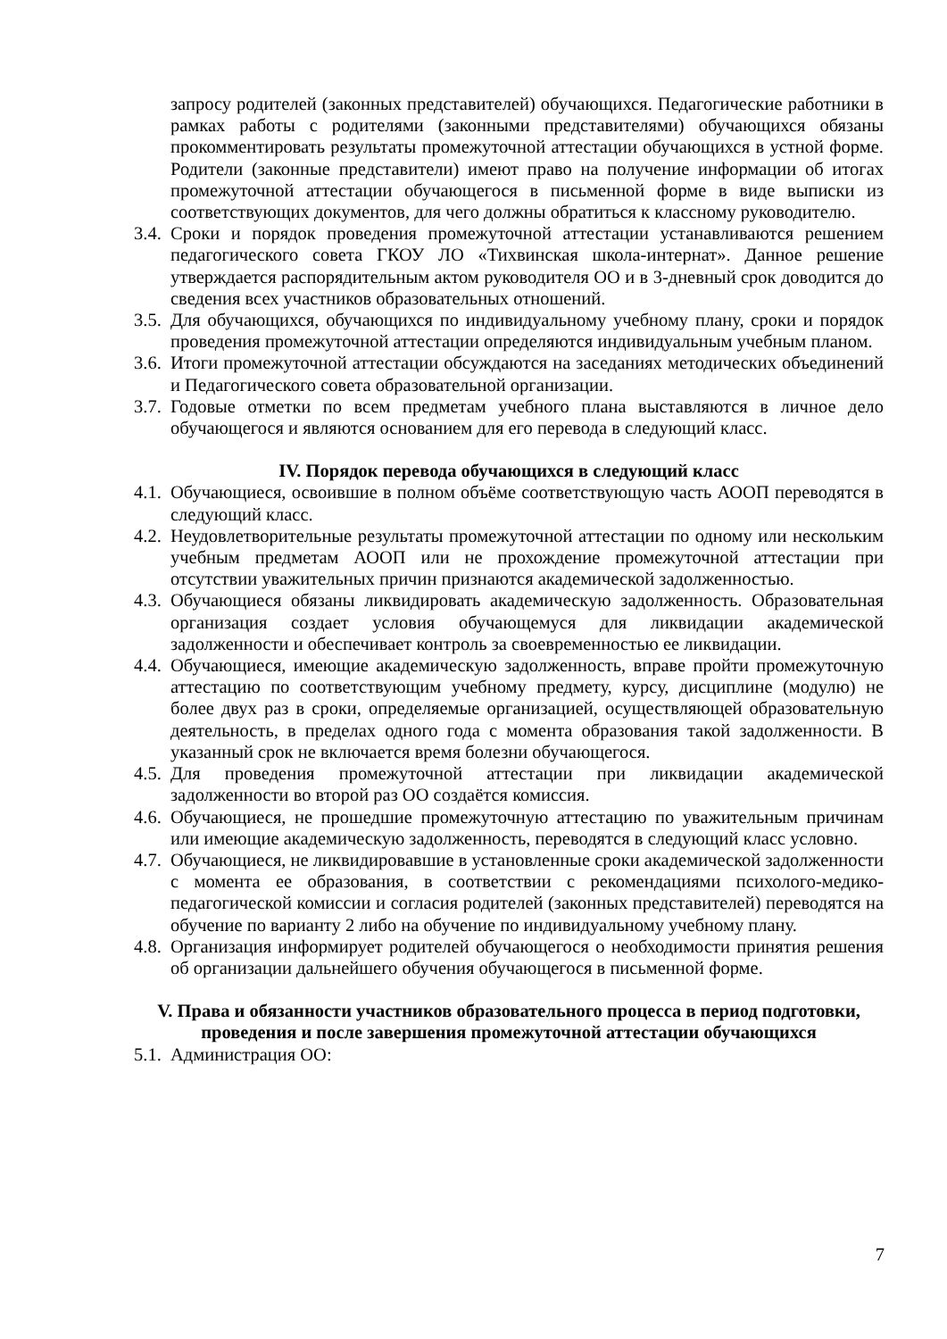запросу родителей (законных представителей) обучающихся. Педагогические работники в рамках работы с родителями (законными представителями) обучающихся обязаны прокомментировать результаты промежуточной аттестации обучающихся в устной форме. Родители (законные представители) имеют право на получение информации об итогах промежуточной аттестации обучающегося в письменной форме в виде выписки из соответствующих документов, для чего должны обратиться к классному руководителю.
3.4. Сроки и порядок проведения промежуточной аттестации устанавливаются решением педагогического совета ГКОУ ЛО «Тихвинская школа-интернат». Данное решение утверждается распорядительным актом руководителя ОО и в 3-дневный срок доводится до сведения всех участников образовательных отношений.
3.5. Для обучающихся, обучающихся по индивидуальному учебному плану, сроки и порядок проведения промежуточной аттестации определяются индивидуальным учебным планом.
3.6. Итоги промежуточной аттестации обсуждаются на заседаниях методических объединений и Педагогического совета образовательной организации.
3.7. Годовые отметки по всем предметам учебного плана выставляются в личное дело обучающегося и являются основанием для его перевода в следующий класс.
IV. Порядок перевода обучающихся в следующий класс
4.1. Обучающиеся, освоившие в полном объёме соответствующую часть АООП переводятся в следующий класс.
4.2. Неудовлетворительные результаты промежуточной аттестации по одному или нескольким учебным предметам АООП или не прохождение промежуточной аттестации при отсутствии уважительных причин признаются академической задолженностью.
4.3. Обучающиеся обязаны ликвидировать академическую задолженность. Образовательная организация создает условия обучающемуся для ликвидации академической задолженности и обеспечивает контроль за своевременностью ее ликвидации.
4.4. Обучающиеся, имеющие академическую задолженность, вправе пройти промежуточную аттестацию по соответствующим учебному предмету, курсу, дисциплине (модулю) не более двух раз в сроки, определяемые организацией, осуществляющей образовательную деятельность, в пределах одного года с момента образования такой задолженности. В указанный срок не включается время болезни обучающегося.
4.5. Для проведения промежуточной аттестации при ликвидации академической задолженности во второй раз ОО создаётся комиссия.
4.6. Обучающиеся, не прошедшие промежуточную аттестацию по уважительным причинам или имеющие академическую задолженность, переводятся в следующий класс условно.
4.7. Обучающиеся, не ликвидировавшие в установленные сроки академической задолженности с момента ее образования, в соответствии с рекомендациями психолого-медико-педагогической комиссии и согласия родителей (законных представителей) переводятся на обучение по варианту 2 либо на обучение по индивидуальному учебному плану.
4.8. Организация информирует родителей обучающегося о необходимости принятия решения об организации дальнейшего обучения обучающегося в письменной форме.
V. Права и обязанности участников образовательного процесса в период подготовки, проведения и после завершения промежуточной аттестации обучающихся
5.1. Администрация ОО:
7